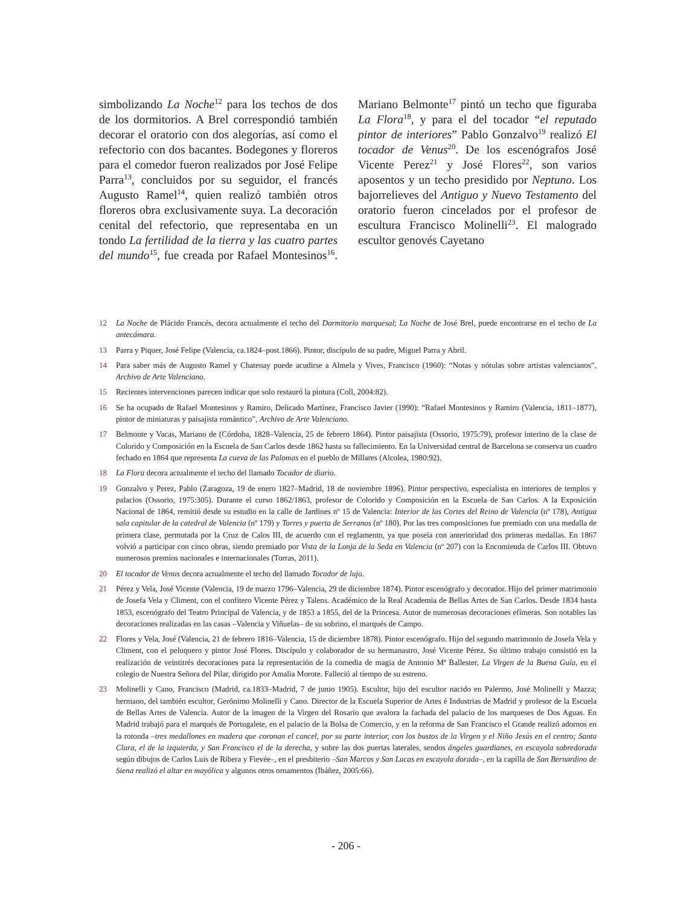simbolizando La Noche<sup>12</sup> para los techos de dos de los dormitorios. A Brel correspondió también decorar el oratorio con dos alegorías, así como el refectorio con dos bacantes. Bodegones y floreros para el comedor fueron realizados por José Felipe Parra<sup>13</sup>, concluidos por su seguidor, el francés Augusto Ramel<sup>14</sup>, quien realizó también otros floreros obra exclusivamente suya. La decoración cenital del refectorio, que representaba en un tondo La fertilidad de la tierra y las cuatro partes del mundo<sup>15</sup>, fue creada por Rafael Montesinos<sup>16</sup>. Mariano Belmonte<sup>17</sup> pintó un techo que figuraba La Flora<sup>18</sup>, y para el del tocador “el reputado pintor de interiores” Pablo Gonzalvo<sup>19</sup> realizó El tocador de Venus<sup>20</sup>. De los escenógrafos José Vicente Perez<sup>21</sup> y José Flores<sup>22</sup>, son varios aposentos y un techo presidido por Neptuno. Los bajorrelieves del Antiguo y Nuevo Testamento del oratorio fueron cincelados por el profesor de escultura Francisco Molinelli<sup>23</sup>. El malogrado escultor genovés Cayetano
12 La Noche de Plácido Francés, decora actualmente el techo del Dormitorio marquesal; La Noche de José Brel, puede encontrarse en el techo de La antecámara.
13 Parra y Piquer, José Felipe (Valencia, ca.1824–post.1866). Pintor, discípulo de su padre, Miguel Parra y Abril.
14 Para saber más de Augusto Ramel y Chatenay puede acudirse a Almela y Vives, Francisco (1960): “Notas y nótulas sobre artistas valencianos”, Archivo de Arte Valenciano.
15 Recientes intervenciones parecen indicar que solo restauró la pintura (Coll, 2004:82).
16 Se ha ocupado de Rafael Montesinos y Ramiro, Delicado Martínez, Francisco Javier (1990): “Rafael Montesinos y Ramiro (Valencia, 1811–1877), pintor de miniaturas y paisajista romántico”, Archivo de Arte Valenciano.
17 Belmonte y Vacas, Mariano de (Córdoba, 1828–Valencia, 25 de febrero 1864). Pintor paisajista (Ossorio, 1975:79), profesor interino de la clase de Colorido y Composición en la Escuela de San Carlos desde 1862 hasta su fallecimiento. En la Universidad central de Barcelona se conserva un cuadro fechado en 1864 que representa La cueva de las Palomas en el pueblo de Millares (Alcolea, 1980:92).
18 La Flora decora actualmente el techo del llamado Tocador de diario.
19 Gonzalvo y Perez, Pablo (Zaragoza, 19 de enero 1827–Madrid, 18 de noviembre 1896). Pintor perspectivo, especialista en interiores de templos y palacios (Ossorio, 1975:305). Durante el curso 1862/1863, profesor de Colorido y Composición en la Escuela de San Carlos. A la Exposición Nacional de 1864, remitió desde su estudio en la calle de Jardines nº 15 de Valencia: Interior de las Cortes del Reino de Valencia (nº 178), Antigua sala capitular de la catedral de Valencia (nº 179) y Torres y puerta de Serranos (nº 180). Por las tres composiciones fue premiado con una medalla de primera clase, permutada por la Cruz de Calos III, de acuerdo con el reglamento, ya que poseía con anterioridad dos primeras medallas. En 1867 volvió a participar con cinco obras, siendo premiado por Vista de la Lonja de la Seda en Valencia (nº 207) con la Encomienda de Carlos III. Obtuvo numerosos premios nacionales e internacionales (Torras, 2011).
20 El tocador de Venus decora actualmente el techo del llamado Tocador de lujo.
21 Pérez y Vela, José Vicente (Valencia, 19 de marzo 1796–Valencia, 29 de diciembre 1874). Pintor escenógrafo y decorador. Hijo del primer matrimonio de Josefa Vela y Climent, con el confitero Vicente Pérez y Talens. Académico de la Real Academia de Bellas Artes de San Carlos. Desde 1834 hasta 1853, escenógrafo del Teatro Principal de Valencia, y de 1853 a 1855, del de la Princesa. Autor de numerosas decoraciones efímeras. Son notables las decoraciones realizadas en las casas –Valencia y Viñuelas– de su sobrino, el marqués de Campo.
22 Flores y Vela, José (Valencia, 21 de febrero 1816–Valencia, 15 de diciembre 1878). Pintor escenógrafo. Hijo del segundo matrimonio de Josefa Vela y Climent, con el peluquero y pintor José Flores. Discípulo y colaborador de su hermanastro, José Vicente Pérez. Su último trabajo consistió en la realización de veintitrés decoraciones para la representación de la comedia de magia de Antonio Mª Ballester, La Virgen de la Buena Guía, en el colegio de Nuestra Señora del Pilar, dirigido por Amalia Morote. Falleció al tiempo de su estreno.
23 Molinelli y Cano, Francisco (Madrid, ca.1833–Madrid, 7 de junio 1905). Escultor, hijo del escultor nacido en Palermo, José Molinelli y Mazza; hermano, del también escultor, Gerónimo Molinelli y Cano. Director de la Escuela Superior de Artes é Industrias de Madrid y profesor de la Escuela de Bellas Artes de Valencia. Autor de la imagen de la Virgen del Rosario que avalora la fachada del palacio de los marqueses de Dos Aguas. En Madrid trabajó para el marqués de Portugalete, en el palacio de la Bolsa de Comercio, y en la reforma de San Francisco el Grande realizó adornos en la rotonda –tres medallones en madera que coronan el cancel, por su parte interior, con los bustos de la Virgen y el Niño Jesús en el centro; Santa Clara, el de la izquierda, y San Francisco el de la derecha, y sobre las dos puertas laterales, sendos ángeles guardianes, en escayola sobredorada según dibujos de Carlos Luis de Ribera y Fievée–, en el presbiterio –San Marcos y San Lucas en escayola dorada–, en la capilla de San Bernardino de Siena realizó el altar en mayólica y algunos otros ornamentos (Ibáñez, 2005:66).
- 206 -